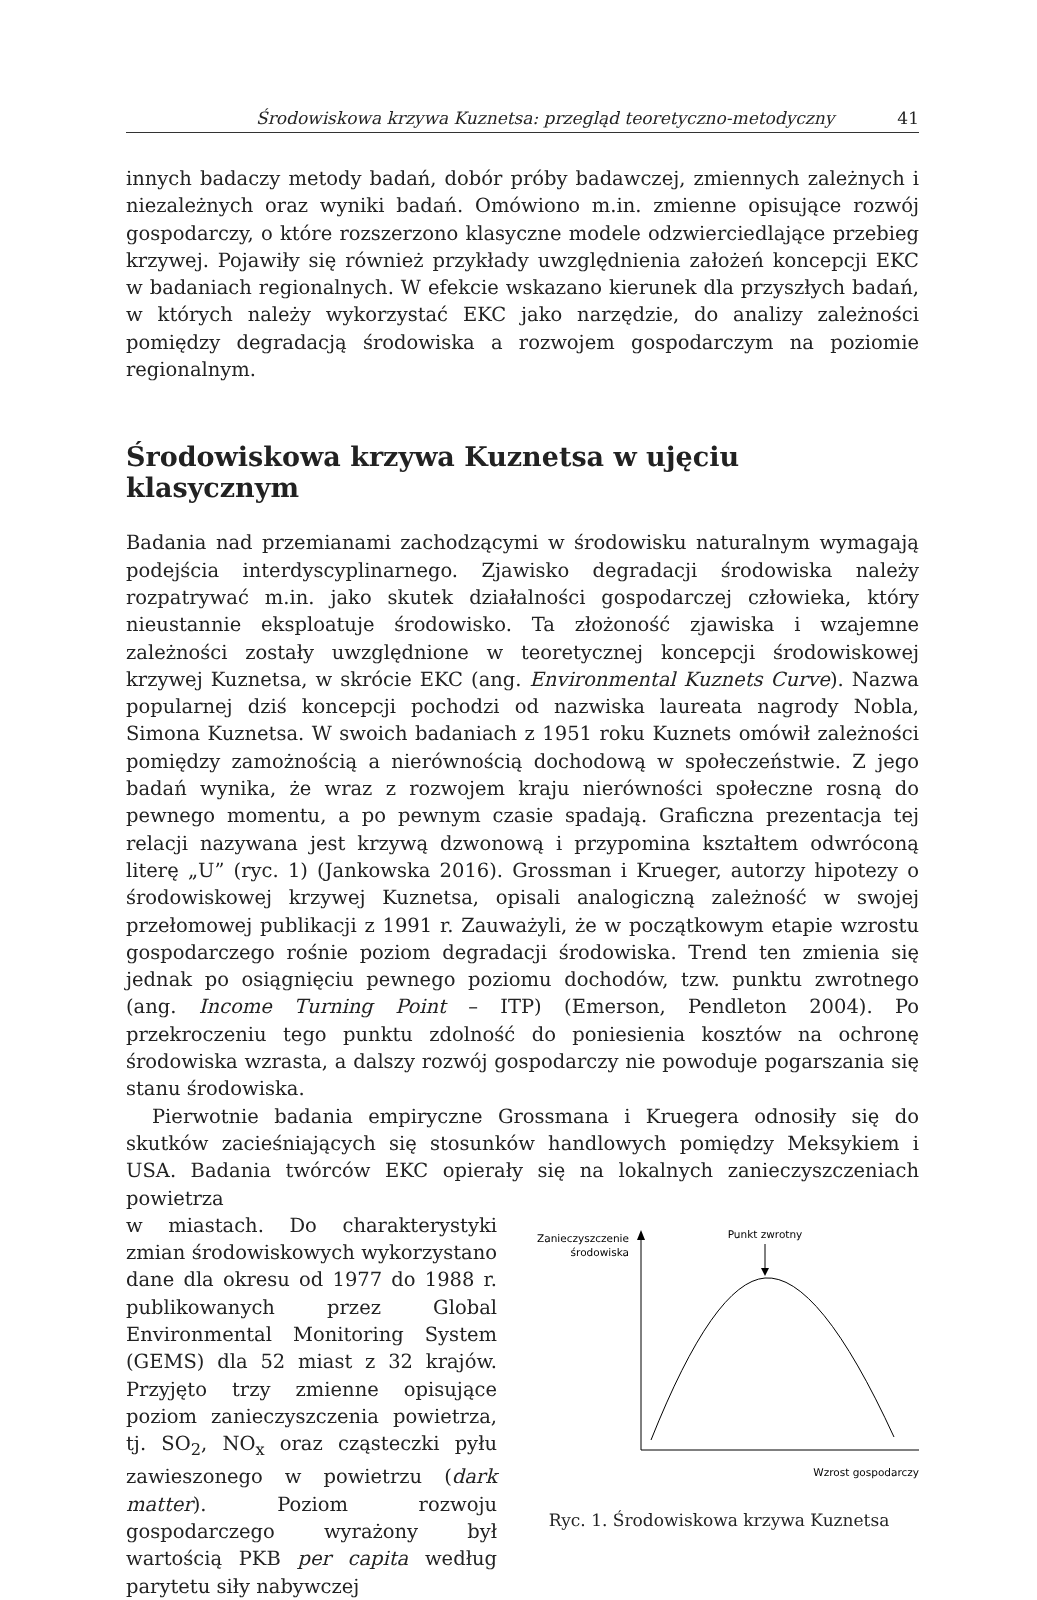Środowiskowa krzywa Kuznetsa: przegląd teoretyczno-metodyczny 41
innych badaczy metody badań, dobór próby badawczej, zmiennych zależnych i niezależnych oraz wyniki badań. Omówiono m.in. zmienne opisujące rozwój gospodarczy, o które rozszerzono klasyczne modele odzwierciedlające przebieg krzywej. Pojawiły się również przykłady uwzględnienia założeń koncepcji EKC w badaniach regionalnych. W efekcie wskazano kierunek dla przyszłych badań, w których należy wykorzystać EKC jako narzędzie, do analizy zależności pomiędzy degradacją środowiska a rozwojem gospodarczym na poziomie regionalnym.
Środowiskowa krzywa Kuznetsa w ujęciu klasycznym
Badania nad przemianami zachodzącymi w środowisku naturalnym wymagają podejścia interdyscyplinarnego. Zjawisko degradacji środowiska należy rozpatrywać m.in. jako skutek działalności gospodarczej człowieka, który nieustannie eksploatuje środowisko. Ta złożoność zjawiska i wzajemne zależności zostały uwzględnione w teoretycznej koncepcji środowiskowej krzywej Kuznetsa, w skrócie EKC (ang. Environmental Kuznets Curve). Nazwa popularnej dziś koncepcji pochodzi od nazwiska laureata nagrody Nobla, Simona Kuznetsa. W swoich badaniach z 1951 roku Kuznets omówił zależności pomiędzy zamożnością a nierównością dochodową w społeczeństwie. Z jego badań wynika, że wraz z rozwojem kraju nierówności społeczne rosną do pewnego momentu, a po pewnym czasie spadają. Graficzna prezentacja tej relacji nazywana jest krzywą dzwonową i przypomina kształtem odwróconą literę „U” (ryc. 1) (Jankowska 2016). Grossman i Krueger, autorzy hipotezy o środowiskowej krzywej Kuznetsa, opisali analogiczną zależność w swojej przełomowej publikacji z 1991 r. Zauważyli, że w początkowym etapie wzrostu gospodarczego rośnie poziom degradacji środowiska. Trend ten zmienia się jednak po osiągnięciu pewnego poziomu dochodów, tzw. punktu zwrotnego (ang. Income Turning Point – ITP) (Emerson, Pendleton 2004). Po przekroczeniu tego punktu zdolność do poniesienia kosztów na ochronę środowiska wzrasta, a dalszy rozwój gospodarczy nie powoduje pogarszania się stanu środowiska.
Pierwotnie badania empiryczne Grossmana i Kruegera odnosiły się do skutków zacieśniających się stosunków handlowych pomiędzy Meksykiem i USA. Badania twórców EKC opierały się na lokalnych zanieczyszczeniach powietrza
w miastach. Do charakterystyki zmian środowiskowych wykorzystano dane dla okresu od 1977 do 1988 r. publikowanych przez Global Environmental Monitoring System (GEMS) dla 52 miast z 32 krajów. Przyjęto trzy zmienne opisujące poziom zanieczyszczenia powietrza, tj. SO<sub>2</sub>, NO<sub>x</sub> oraz cząsteczki pyłu zawieszonego w powietrzu (dark matter). Poziom rozwoju gospodarczego wyrażony był wartością PKB per capita według parytetu siły nabywczej
Zanieczyszczenie
środowiska
Punkt zwrotny
Wzrost gospodarczy
Ryc. 1. Środowiskowa krzywa Kuznetsa